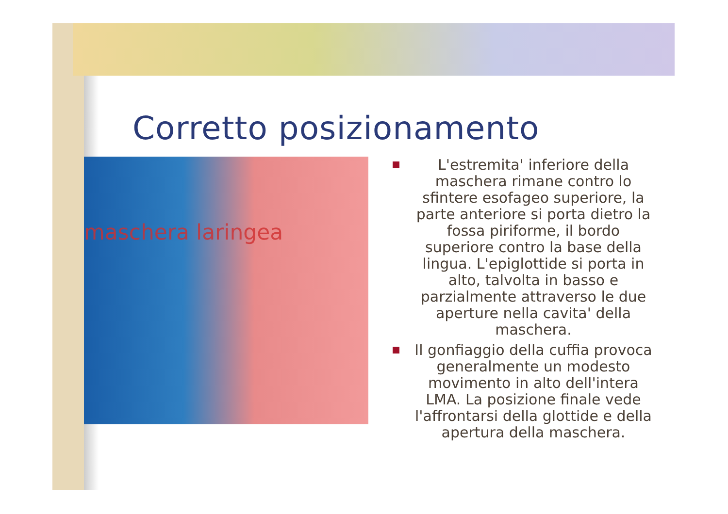Corretto posizionamento
maschera laringea
L'estremita' inferiore della maschera rimane contro lo sfintere esofageo superiore, la parte anteriore si porta dietro la fossa piriforme, il bordo superiore contro la base della lingua. L'epiglottide si porta in alto, talvolta in basso e parzialmente attraverso le due aperture nella cavita' della maschera.
Il gonfiaggio della cuffia provoca generalmente un modesto movimento in alto dell'intera LMA. La posizione finale vede l'affrontarsi della glottide e della apertura della maschera.